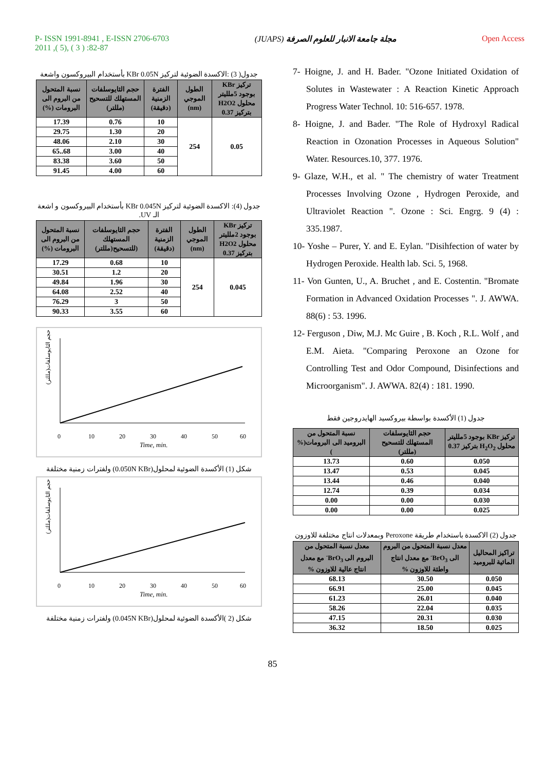P- ISSN 1991-8941 , E-ISSN 2706-6703
2011 ,( 5), ( 3 ) :82-87
(JUAPS) مجلة جامعة الانبار للعلوم الصرفة
Open Access
جدول( 3) :الاكسدة الضوئية لتركيز KBr 0.05N بأستخدام البيروكسون واشعة
| تركيز KBr بوجود 5ملليتر محلول H2O2 بتركيز 0.37 | الطول الموجي (nm) | الفترة الزمنية (دقيقة) | حجم الثايوسلفات المستهلك للتسحيح (مللتر) | نسبة المتحول من البروم الى البرومات (%) |
| --- | --- | --- | --- | --- |
| 0.05 | 254 | 10 | 0.76 | 17.39 |
| | | 20 | 1.30 | 29.75 |
| | | 30 | 2.10 | 48.06 |
| | | 40 | 3.00 | 68..65 |
| | | 50 | 3.60 | 83.38 |
| | | 60 | 4.00 | 91.45 |
جدول (4): الاكسدة الضوئية لتركيز KBr 0.045N بأستخدام البيروكسون و اشعة الـ UV.
| تركيز KBr بوجود 2ملليتر محلول H2O2 بتركيز 0.37 | الطول الموجي (nm) | الفترة الزمنية (دقيقة) | حجم الثايوسلفات المستهلك (للتسحيح(مللتر) | نسبة المتحول من البروم الى البرومات (%) |
| --- | --- | --- | --- | --- |
| 0.045 | 254 | 10 | 0.68 | 17.29 |
| | | 20 | 1.2 | 30.51 |
| | | 30 | 1.96 | 49.84 |
| | | 40 | 2.52 | 64.08 |
| | | 50 | 3 | 76.29 |
| | | 60 | 3.55 | 90.33 |
حجم الثايوسلفات(مللتر)
0
10
20
30
40
50
60
Time, min.
شكل (1) الأكسدة الضوئية لمحلول(0.050N KBr) ولفترات زمنية مختلفة
حجم الثايوسلفات(مللتر)
0
10
20
30
40
50
60
Time, min.
شكل (2 )الأكسدة الضوئية لمحلول(0.045N KBr) ولفترات زمنية مختلفة
7- Hoigne, J. and H. Bader. "Ozone Initiated Oxidation of Solutes in Wastewater : A Reaction Kinetic Approach Progress Water Technol. 10: 516-657. 1978.
8- Hoigne, J. and Bader. "The Role of Hydroxyl Radical Reaction in Ozonation Processes in Aqueous Solution" Water. Resources.10, 377. 1976.
9- Glaze, W.H., et al. " The chemistry of water Treatment Processes Involving Ozone , Hydrogen Peroxide, and Ultraviolet Reaction ". Ozone : Sci. Engrg. 9 (4) : 335.1987.
10- Yoshe – Purer, Y. and E. Eylan. "Disihfection of water by Hydrogen Peroxide. Health lab. Sci. 5, 1968.
11- Von Gunten, U., A. Bruchet , and E. Costentin. "Bromate Formation in Advanced Oxidation Processes ". J. AWWA. 88(6) : 53. 1996.
12- Ferguson , Diw, M.J. Mc Guire , B. Koch , R.L. Wolf , and E.M. Aieta. "Comparing Peroxone an Ozone for Controlling Test and Odor Compound, Disinfections and Microorganism". J. AWWA. 82(4) : 181. 1990.
جدول (1) الأكسدة بواسطة بيروكسيد الهايدروجين فقط
| تركيز KBr بوجود 5ملليتر محلول H<sub>2</sub>O<sub>2</sub> بتركيز 0.37 | حجم الثايوسلفات المستهلك للتسحيح (مللتر) | نسبة المتحول من البروميد الى البرومات(% ) |
| --- | --- | --- |
| 0.050 | 0.60 | 13.73 |
| 0.045 | 0.53 | 13.47 |
| 0.040 | 0.46 | 13.44 |
| 0.034 | 0.39 | 12.74 |
| 0.030 | 0.00 | 0.00 |
| 0.025 | 0.00 | 0.00 |
جدول (2) الاكسدة باستخدام طريقة Peroxone وبمعدلات انتاج مختلفة للاوزون
| تراكيز المحاليل المائية للبروميد | معدل نسبة المتحول من البروم الى BrO<sub>3</sub><sup>-</sup> مع معدل انتاج واطئة للاوزون % | معدل نسبة المتحول من البروم الى BrO<sub>3</sub><sup>-</sup> مع معدل انتاج عالية للاوزون % |
| --- | --- | --- |
| 0.050 | 30.50 | 68.13 |
| 0.045 | 25.00 | 66.91 |
| 0.040 | 26.01 | 61.23 |
| 0.035 | 22.04 | 58.26 |
| 0.030 | 20.31 | 47.15 |
| 0.025 | 18.50 | 36.32 |
85